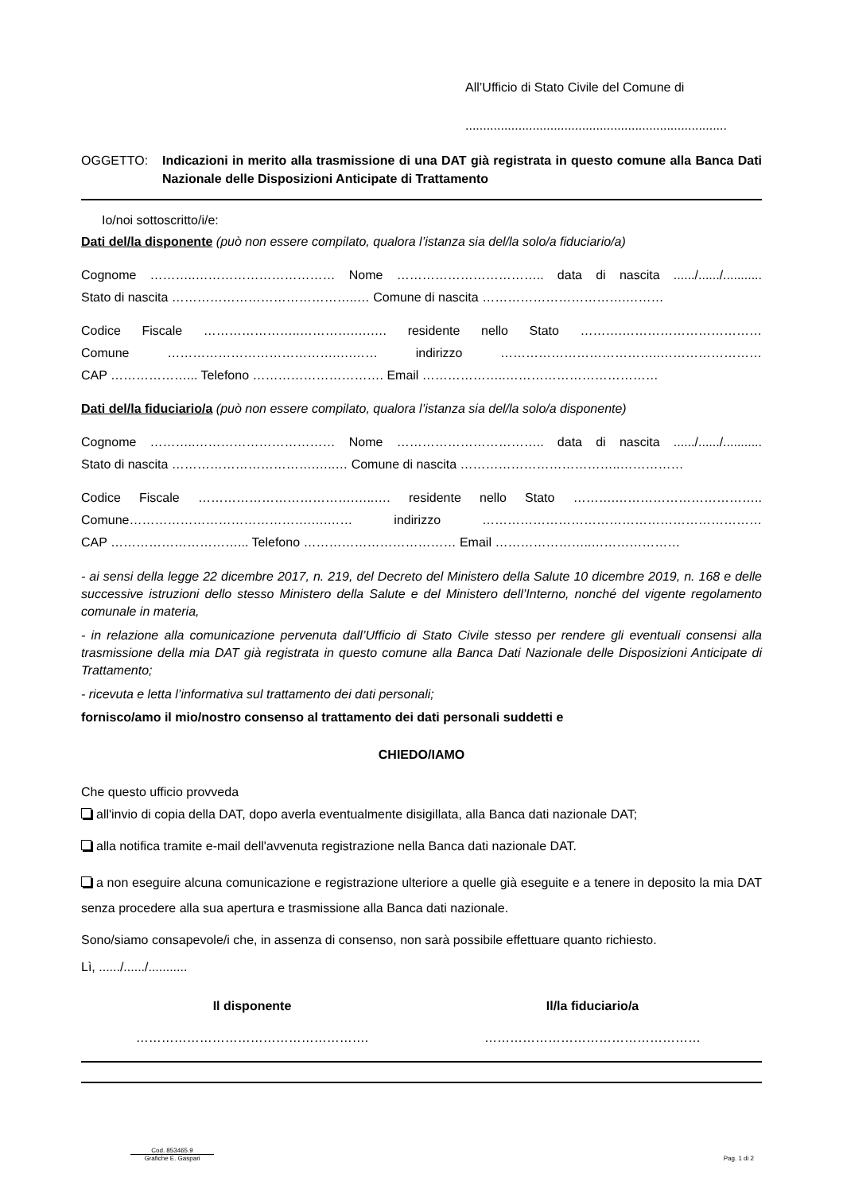All’Ufficio di Stato Civile del Comune di
..........................................................................
OGGETTO: Indicazioni in merito alla trasmissione di una DAT già registrata in questo comune alla Banca Dati Nazionale delle Disposizioni Anticipate di Trattamento
Io/noi sottoscritto/i/e:
Dati del/la disponente (può non essere compilato, qualora l’istanza sia del/la solo/a fiduciario/a)
Cognome ………..…………………………… Nome …………………………….. data di nascita ....../....../...........
Stato di nascita ……………………………………..… Comune di nascita …………………………….………
Codice Fiscale …………………..………….….…. residente nello Stato ……….……………………………
Comune ………………………………….….…… indirizzo ………………………………..……………………
CAP ………………... Telefono …………………………. Email ………………..………………………………
Dati del/la fiduciario/a (può non essere compilato, qualora l’istanza sia del/la solo/a disponente)
Cognome ………..…………………………… Nome …………………………….. data di nascita ....../....../...........
Stato di nascita …………………………….…..… Comune di nascita ………………………………..……………
Codice Fiscale ……………………………….…..…. residente nello Stato ……….……………………………..
Comune…………………………………….….…… indirizzo …………………………………………………………
CAP …………………………... Telefono ……………………………… Email …………………..…………………
- ai sensi della legge 22 dicembre 2017, n. 219, del Decreto del Ministero della Salute 10 dicembre 2019, n. 168 e delle successive istruzioni dello stesso Ministero della Salute e del Ministero dell’Interno, nonché del vigente regolamento comunale in materia,
- in relazione alla comunicazione pervenuta dall’Ufficio di Stato Civile stesso per rendere gli eventuali consensi alla trasmissione della mia DAT già registrata in questo comune alla Banca Dati Nazionale delle Disposizioni Anticipate di Trattamento;
- ricevuta e letta l’informativa sul trattamento dei dati personali;
fornisco/amo il mio/nostro consenso al trattamento dei dati personali suddetti e
CHIEDO/IAMO
Che questo ufficio provveda
all'invio di copia della DAT, dopo averla eventualmente disigillata, alla Banca dati nazionale DAT;
alla notifica tramite e-mail dell'avvenuta registrazione nella Banca dati nazionale DAT.
a non eseguire alcuna comunicazione e registrazione ulteriore a quelle già eseguite e a tenere in deposito la mia DAT senza procedere alla sua apertura e trasmissione alla Banca dati nazionale.
Sono/siamo consapevole/i che, in assenza di consenso, non sarà possibile effettuare quanto richiesto.
Lì, ....../....../...........
Il disponente Il/la fiduciario/a
………………………………………………. ……………………………………………
Cod. 853465.9
Grafiche E. Gaspari
Pag. 1 di 2